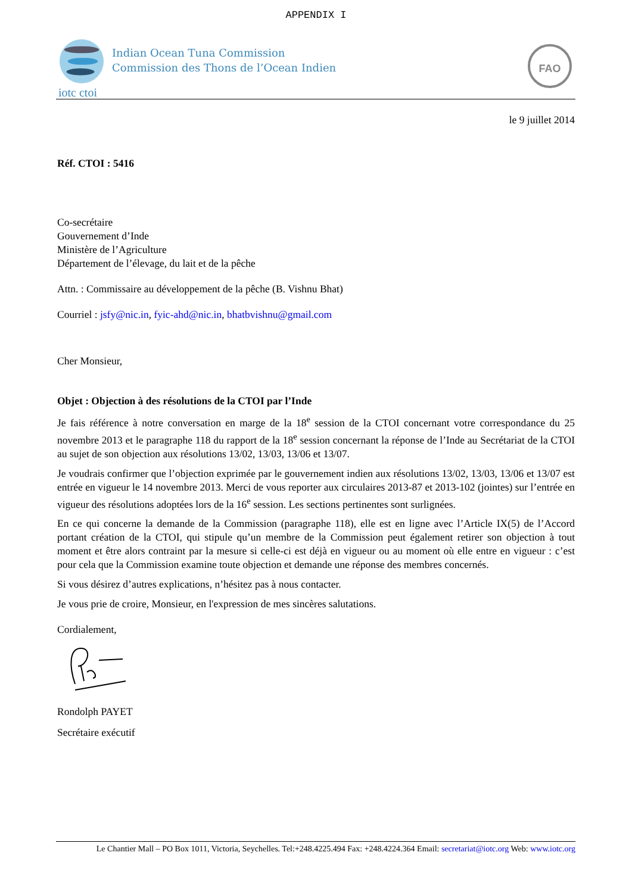APPENDIX I
iotc ctoi
Indian Ocean Tuna Commission
Commission des Thons de l’Ocean Indien
FAO
le 9 juillet 2014
Réf. CTOI : 5416
Co-secrétaire
Gouvernement d’Inde
Ministère de l’Agriculture
Département de l’élevage, du lait et de la pêche
Attn. : Commissaire au développement de la pêche (B. Vishnu Bhat)
Courriel : jsfy@nic.in, fyic-ahd@nic.in, bhatbvishnu@gmail.com
Cher Monsieur,
Objet : Objection à des résolutions de la CTOI par l’Inde
Je fais référence à notre conversation en marge de la 18<sup>e</sup> session de la CTOI concernant votre correspondance du 25 novembre 2013 et le paragraphe 118 du rapport de la 18<sup>e</sup> session concernant la réponse de l’Inde au Secrétariat de la CTOI au sujet de son objection aux résolutions 13/02, 13/03, 13/06 et 13/07.
Je voudrais confirmer que l’objection exprimée par le gouvernement indien aux résolutions 13/02, 13/03, 13/06 et 13/07 est entrée en vigueur le 14 novembre 2013. Merci de vous reporter aux circulaires 2013-87 et 2013-102 (jointes) sur l’entrée en vigueur des résolutions adoptées lors de la 16<sup>e</sup> session. Les sections pertinentes sont surlignées.
En ce qui concerne la demande de la Commission (paragraphe 118), elle est en ligne avec l’Article IX(5) de l’Accord portant création de la CTOI, qui stipule qu’un membre de la Commission peut également retirer son objection à tout moment et être alors contraint par la mesure si celle-ci est déjà en vigueur ou au moment où elle entre en vigueur : c’est pour cela que la Commission examine toute objection et demande une réponse des membres concernés.
Si vous désirez d’autres explications, n’hésitez pas à nous contacter.
Je vous prie de croire, Monsieur, en l'expression de mes sincères salutations.
Cordialement,
Rondolph PAYET
Secrétaire exécutif
Le Chantier Mall – PO Box 1011, Victoria, Seychelles. Tel:+248.4225.494 Fax: +248.4224.364 Email: secretariat@iotc.org Web: www.iotc.org